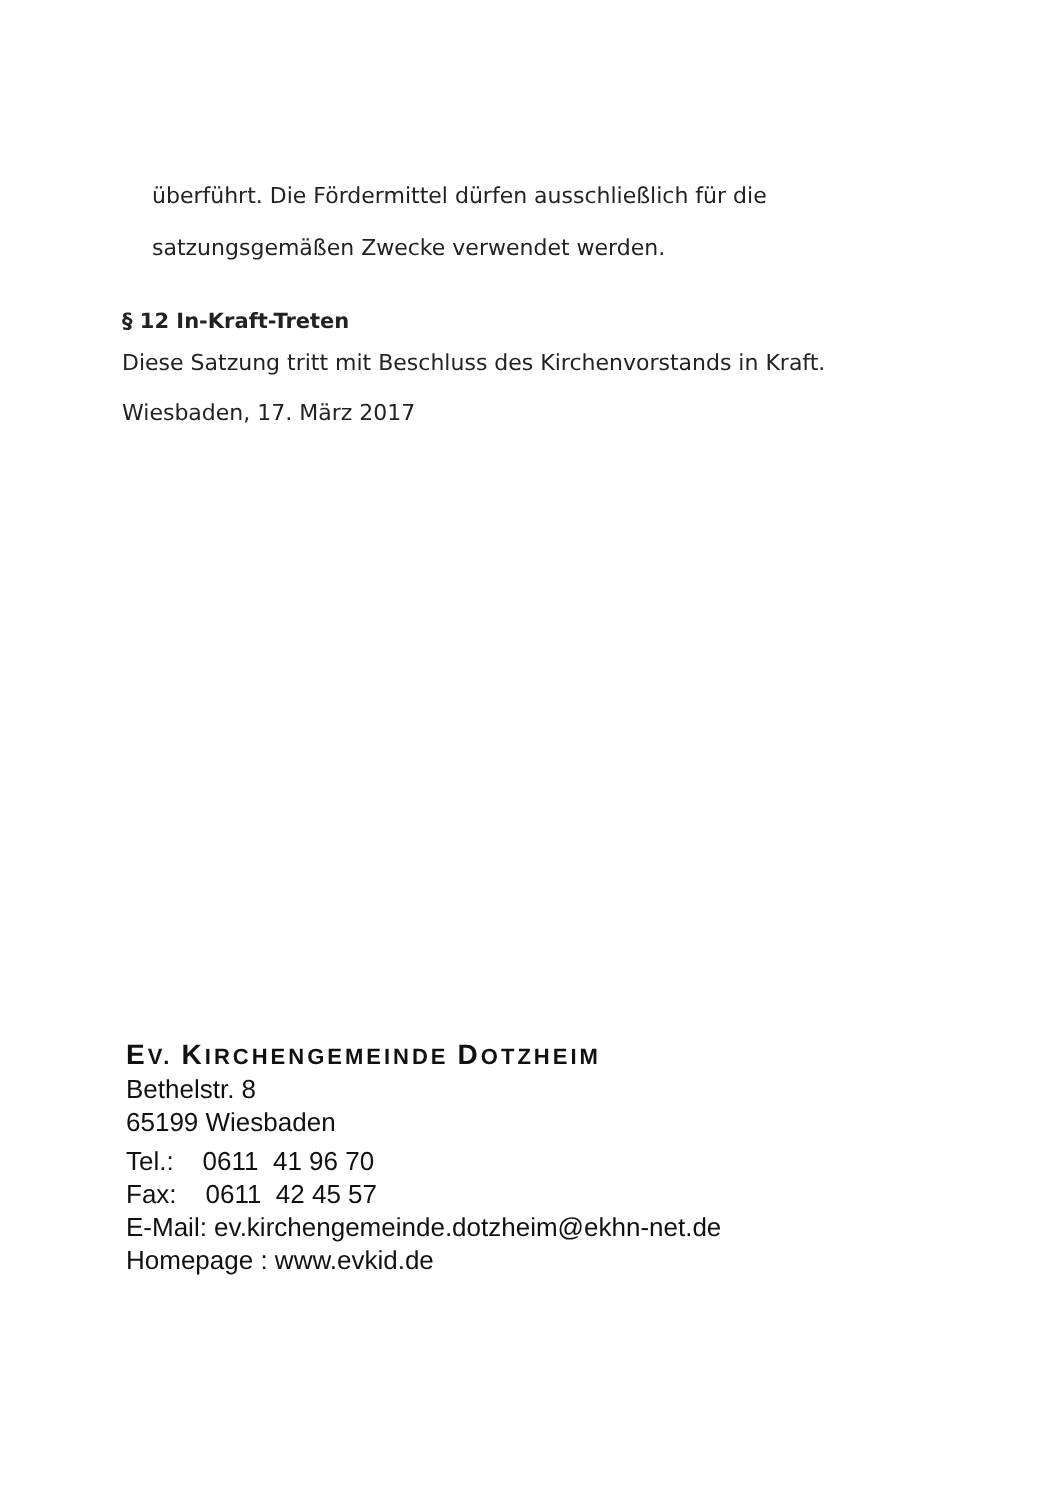überführt. Die Fördermittel dürfen ausschließlich für die
satzungsgemäßen Zwecke verwendet werden.
§ 12 In-Kraft-Treten
Diese Satzung tritt mit Beschluss des Kirchenvorstands in Kraft.
Wiesbaden, 17. März 2017
EV. KIRCHENGEMEINDE DOTZHEIM
Bethelstr. 8
65199 Wiesbaden
Tel.: 0611 41 96 70
Fax: 0611 42 45 57
E-Mail: ev.kirchengemeinde.dotzheim@ekhn-net.de
Homepage : www.evkid.de